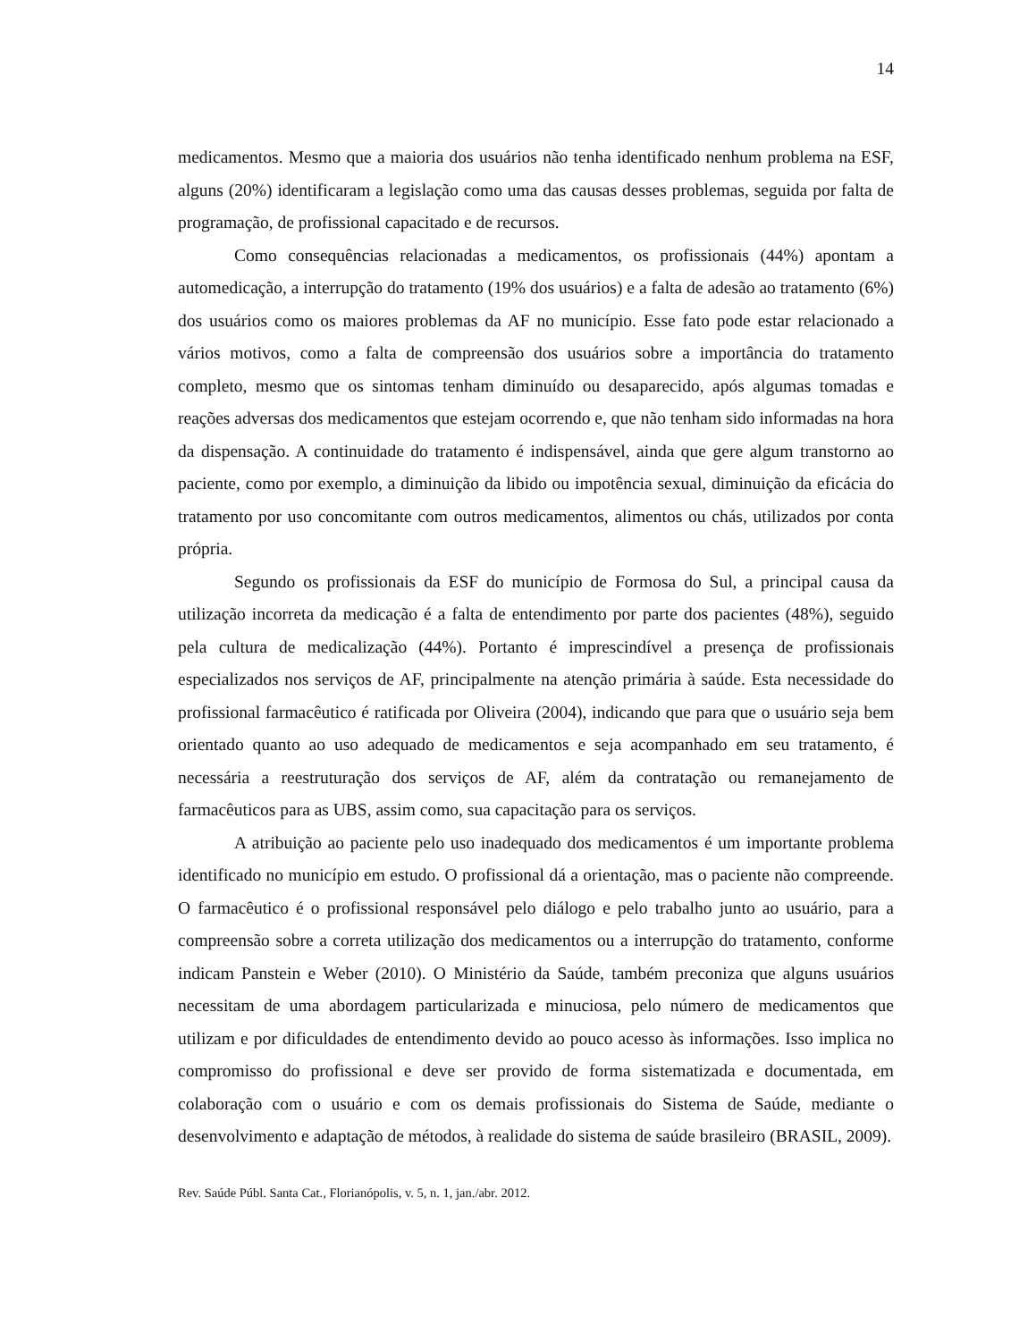14
medicamentos. Mesmo que a maioria dos usuários não tenha identificado nenhum problema na ESF, alguns (20%) identificaram a legislação como uma das causas desses problemas, seguida por falta de programação, de profissional capacitado e de recursos.
Como consequências relacionadas a medicamentos, os profissionais (44%) apontam a automedicação, a interrupção do tratamento (19% dos usuários) e a falta de adesão ao tratamento (6%) dos usuários como os maiores problemas da AF no município. Esse fato pode estar relacionado a vários motivos, como a falta de compreensão dos usuários sobre a importância do tratamento completo, mesmo que os sintomas tenham diminuído ou desaparecido, após algumas tomadas e reações adversas dos medicamentos que estejam ocorrendo e, que não tenham sido informadas na hora da dispensação. A continuidade do tratamento é indispensável, ainda que gere algum transtorno ao paciente, como por exemplo, a diminuição da libido ou impotência sexual, diminuição da eficácia do tratamento por uso concomitante com outros medicamentos, alimentos ou chás, utilizados por conta própria.
Segundo os profissionais da ESF do município de Formosa do Sul, a principal causa da utilização incorreta da medicação é a falta de entendimento por parte dos pacientes (48%), seguido pela cultura de medicalização (44%). Portanto é imprescindível a presença de profissionais especializados nos serviços de AF, principalmente na atenção primária à saúde. Esta necessidade do profissional farmacêutico é ratificada por Oliveira (2004), indicando que para que o usuário seja bem orientado quanto ao uso adequado de medicamentos e seja acompanhado em seu tratamento, é necessária a reestruturação dos serviços de AF, além da contratação ou remanejamento de farmacêuticos para as UBS, assim como, sua capacitação para os serviços.
A atribuição ao paciente pelo uso inadequado dos medicamentos é um importante problema identificado no município em estudo. O profissional dá a orientação, mas o paciente não compreende. O farmacêutico é o profissional responsável pelo diálogo e pelo trabalho junto ao usuário, para a compreensão sobre a correta utilização dos medicamentos ou a interrupção do tratamento, conforme indicam Panstein e Weber (2010). O Ministério da Saúde, também preconiza que alguns usuários necessitam de uma abordagem particularizada e minuciosa, pelo número de medicamentos que utilizam e por dificuldades de entendimento devido ao pouco acesso às informações. Isso implica no compromisso do profissional e deve ser provido de forma sistematizada e documentada, em colaboração com o usuário e com os demais profissionais do Sistema de Saúde, mediante o desenvolvimento e adaptação de métodos, à realidade do sistema de saúde brasileiro (BRASIL, 2009).
Rev. Saúde Públ. Santa Cat., Florianópolis, v. 5, n. 1, jan./abr. 2012.